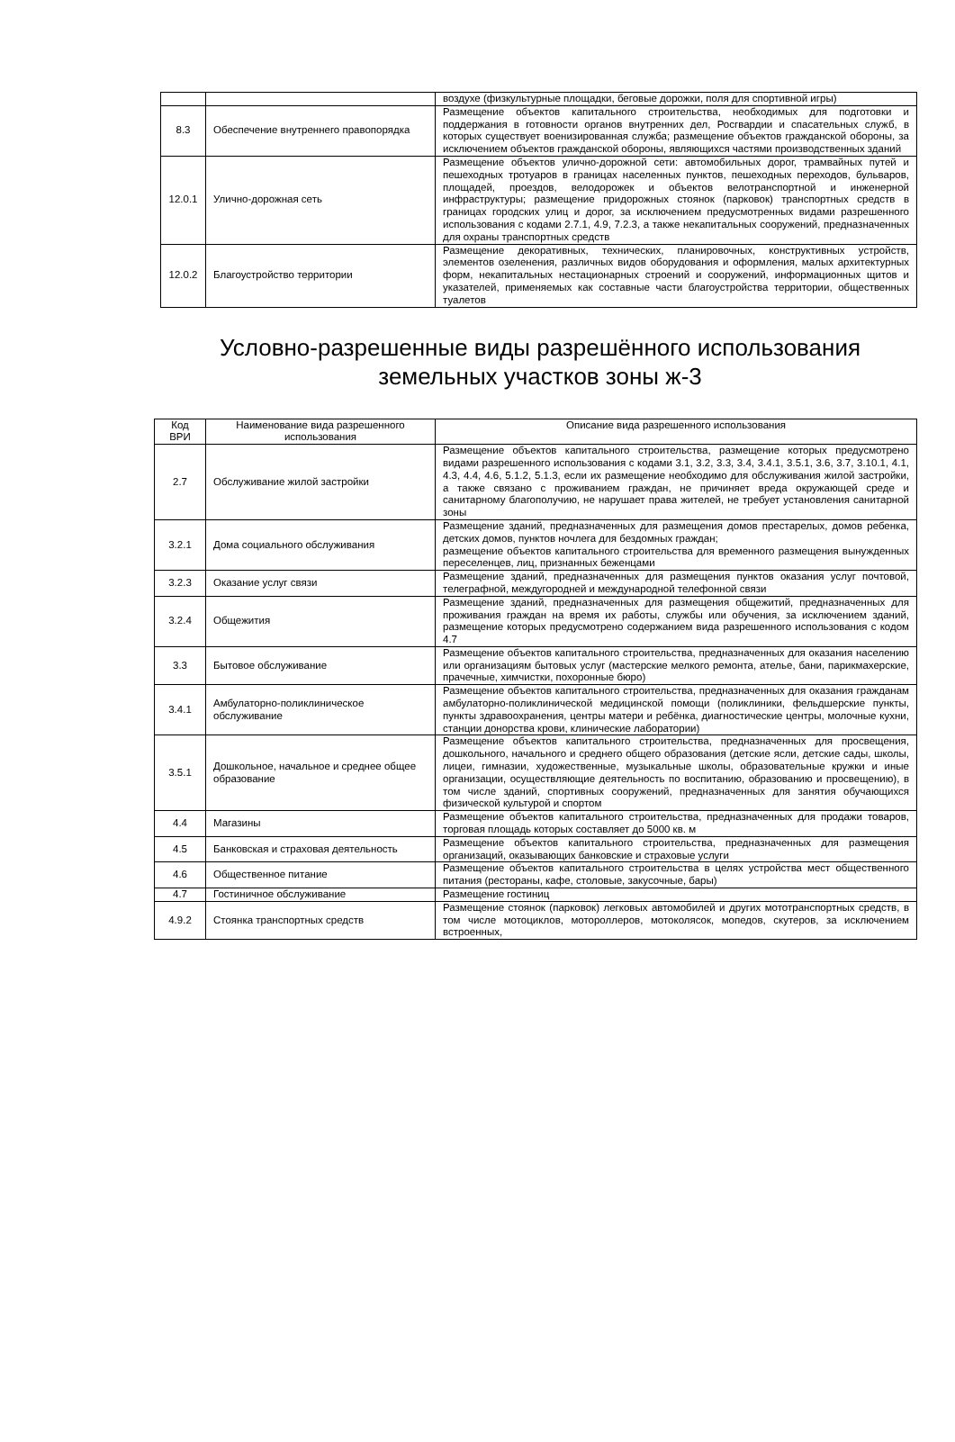| | | воздухе (физкультурные площадки, беговые дорожки, поля для спортивной игры) |
| 8.3 | Обеспечение внутреннего правопорядка | Размещение объектов капитального строительства, необходимых для подготовки и поддержания в готовности органов внутренних дел, Росгвардии и спасательных служб, в которых существует военизированная служба; размещение объектов гражданской обороны, за исключением объектов гражданской обороны, являющихся частями производственных зданий |
| 12.0.1 | Улично-дорожная сеть | Размещение объектов улично-дорожной сети: автомобильных дорог, трамвайных путей и пешеходных тротуаров в границах населенных пунктов, пешеходных переходов, бульваров, площадей, проездов, велодорожек и объектов велотранспортной и инженерной инфраструктуры; размещение придорожных стоянок (парковок) транспортных средств в границах городских улиц и дорог, за исключением предусмотренных видами разрешенного использования с кодами 2.7.1, 4.9, 7.2.3, а также некапитальных сооружений, предназначенных для охраны транспортных средств |
| 12.0.2 | Благоустройство территории | Размещение декоративных, технических, планировочных, конструктивных устройств, элементов озеленения, различных видов оборудования и оформления, малых архитектурных форм, некапитальных нестационарных строений и сооружений, информационных щитов и указателей, применяемых как составные части благоустройства территории, общественных туалетов |
Условно-разрешенные виды разрешённого использования
земельных участков зоны ж-3
| Код ВРИ | Наименование вида разрешенного использования | Описание вида разрешенного использования |
| --- | --- | --- |
| 2.7 | Обслуживание жилой застройки | Размещение объектов капитального строительства, размещение которых предусмотрено видами разрешенного использования с кодами 3.1, 3.2, 3.3, 3.4, 3.4.1, 3.5.1, 3.6, 3.7, 3.10.1, 4.1, 4.3, 4.4, 4.6, 5.1.2, 5.1.3, если их размещение необходимо для обслуживания жилой застройки, а также связано с проживанием граждан, не причиняет вреда окружающей среде и санитарному благополучию, не нарушает права жителей, не требует установления санитарной зоны |
| 3.2.1 | Дома социального обслуживания | Размещение зданий, предназначенных для размещения домов престарелых, домов ребенка, детских домов, пунктов ночлега для бездомных граждан; размещение объектов капитального строительства для временного размещения вынужденных переселенцев, лиц, признанных беженцами |
| 3.2.3 | Оказание услуг связи | Размещение зданий, предназначенных для размещения пунктов оказания услуг почтовой, телеграфной, междугородней и международной телефонной связи |
| 3.2.4 | Общежития | Размещение зданий, предназначенных для размещения общежитий, предназначенных для проживания граждан на время их работы, службы или обучения, за исключением зданий, размещение которых предусмотрено содержанием вида разрешенного использования с кодом 4.7 |
| 3.3 | Бытовое обслуживание | Размещение объектов капитального строительства, предназначенных для оказания населению или организациям бытовых услуг (мастерские мелкого ремонта, ателье, бани, парикмахерские, прачечные, химчистки, похоронные бюро) |
| 3.4.1 | Амбулаторно-поликлиническое обслуживание | Размещение объектов капитального строительства, предназначенных для оказания гражданам амбулаторно-поликлинической медицинской помощи (поликлиники, фельдшерские пункты, пункты здравоохранения, центры матери и ребёнка, диагностические центры, молочные кухни, станции донорства крови, клинические лаборатории) |
| 3.5.1 | Дошкольное, начальное и среднее общее образование | Размещение объектов капитального строительства, предназначенных для просвещения, дошкольного, начального и среднего общего образования (детские ясли, детские сады, школы, лицеи, гимназии, художественные, музыкальные школы, образовательные кружки и иные организации, осуществляющие деятельность по воспитанию, образованию и просвещению), в том числе зданий, спортивных сооружений, предназначенных для занятия обучающихся физической культурой и спортом |
| 4.4 | Магазины | Размещение объектов капитального строительства, предназначенных для продажи товаров, торговая площадь которых составляет до 5000 кв. м |
| 4.5 | Банковская и страховая деятельность | Размещение объектов капитального строительства, предназначенных для размещения организаций, оказывающих банковские и страховые услуги |
| 4.6 | Общественное питание | Размещение объектов капитального строительства в целях устройства мест общественного питания (рестораны, кафе, столовые, закусочные, бары) |
| 4.7 | Гостиничное обслуживание | Размещение гостиниц |
| 4.9.2 | Стоянка транспортных средств | Размещение стоянок (парковок) легковых автомобилей и других мототранспортных средств, в том числе мотоциклов, мотороллеров, мотоколясок, мопедов, скутеров, за исключением встроенных, |